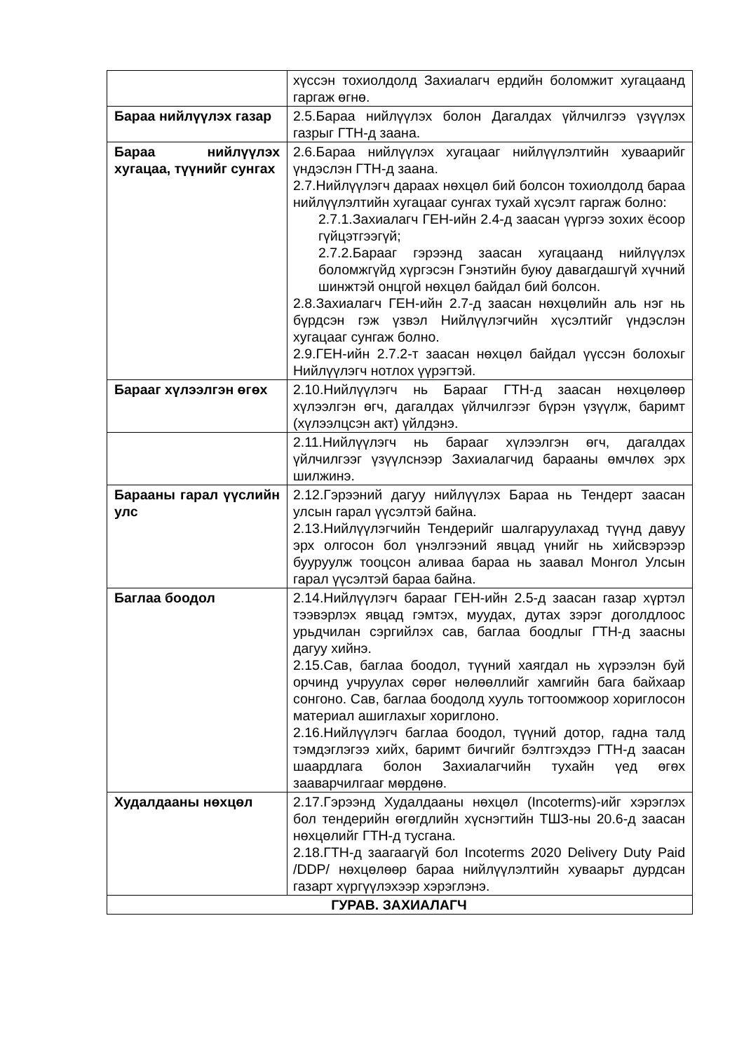| | хүссэн тохиолдолд Захиалагч ердийн боломжит хугацаанд гаргаж өгнө. |
| Бараа нийлүүлэх газар | 2.5.Бараа нийлүүлэх болон Дагалдах үйлчилгээ үзүүлэх газрыг ГТН-д заана. |
| Бараа нийлүүлэх хугацаа, түүнийг сунгах | 2.6.Бараа нийлүүлэх хугацааг нийлүүлэлтийн хуваарийг үндэслэн ГТН-д заана. 2.7.Нийлүүлэгч дараах нөхцөл бий болсон тохиолдолд бараа нийлүүлэлтийн хугацааг сунгах тухай хүсэлт гаргаж болно: 2.7.1.Захиалагч ГЕН-ийн 2.4-д заасан үүргээ зохих ёсоор гүйцэтгээгүй; 2.7.2.Барааг гэрээнд заасан хугацаанд нийлүүлэх боломжгүйд хүргэсэн Гэнэтийн буюу давагдашгүй хүчний шинжтэй онцгой нөхцөл байдал бий болсон. 2.8.Захиалагч ГЕН-ийн 2.7-д заасан нөхцөлийн аль нэг нь бүрдсэн гэж үзвэл Нийлүүлэгчийн хүсэлтийг үндэслэн хугацааг сунгаж болно. 2.9.ГЕН-ийн 2.7.2-т заасан нөхцөл байдал үүссэн болохыг Нийлүүлэгч нотлох үүрэгтэй. |
| Барааг хүлээлгэн өгөх | 2.10.Нийлүүлэгч нь Барааг ГТН-д заасан нөхцөлөөр хүлээлгэн өгч, дагалдах үйлчилгээг бүрэн үзүүлж, баримт (хүлээлцсэн акт) үйлдэнэ. |
| | 2.11.Нийлүүлэгч нь барааг хүлээлгэн өгч, дагалдах үйлчилгээг үзүүлснээр Захиалагчид барааны өмчлөх эрх шилжинэ. |
| Барааны гарал үүслийн улс | 2.12.Гэрээний дагуу нийлүүлэх Бараа нь Тендерт заасан улсын гарал үүсэлтэй байна. 2.13.Нийлүүлэгчийн Тендерийг шалгаруулахад түүнд давуу эрх олгосон бол үнэлгээний явцад үнийг нь хийсвэрээр бууруулж тооцсон аливаа бараа нь заавал Монгол Улсын гарал үүсэлтэй бараа байна. |
| Баглаа боодол | 2.14.Нийлүүлэгч барааг ГЕН-ийн 2.5-д заасан газар хүртэл тээвэрлэх явцад гэмтэх, муудах, дутах зэрэг доголдлоос урьдчилан сэргийлэх сав, баглаа боодлыг ГТН-д заасны дагуу хийнэ. 2.15.Сав, баглаа боодол, түүний хаягдал нь хүрээлэн буй орчинд учруулах сөрөг нөлөөллийг хамгийн бага байхаар сонгоно. Сав, баглаа боодолд хууль тогтоомжоор хориглосон материал ашиглахыг хориглоно. 2.16.Нийлүүлэгч баглаа боодол, түүний дотор, гадна талд тэмдэглэгээ хийх, баримт бичгийг бэлтгэхдээ ГТН-д заасан шаардлага болон Захиалагчийн тухайн үед өгөх зааварчилгааг мөрдөнө. |
| Худалдааны нөхцөл | 2.17.Гэрээнд Худалдааны нөхцөл (Incoterms)-ийг хэрэглэх бол тендерийн өгөгдлийн хүснэгтийн ТШЗ-ны 20.6-д заасан нөхцөлийг ГТН-д тусгана. 2.18.ГТН-д заагаагүй бол Incoterms 2020 Delivery Duty Paid /DDP/ нөхцөлөөр бараа нийлүүлэлтийн хуваарьт дурдсан газарт хүргүүлэхээр хэрэглэнэ. |
| ГУРАВ. ЗАХИАЛАГЧ | |